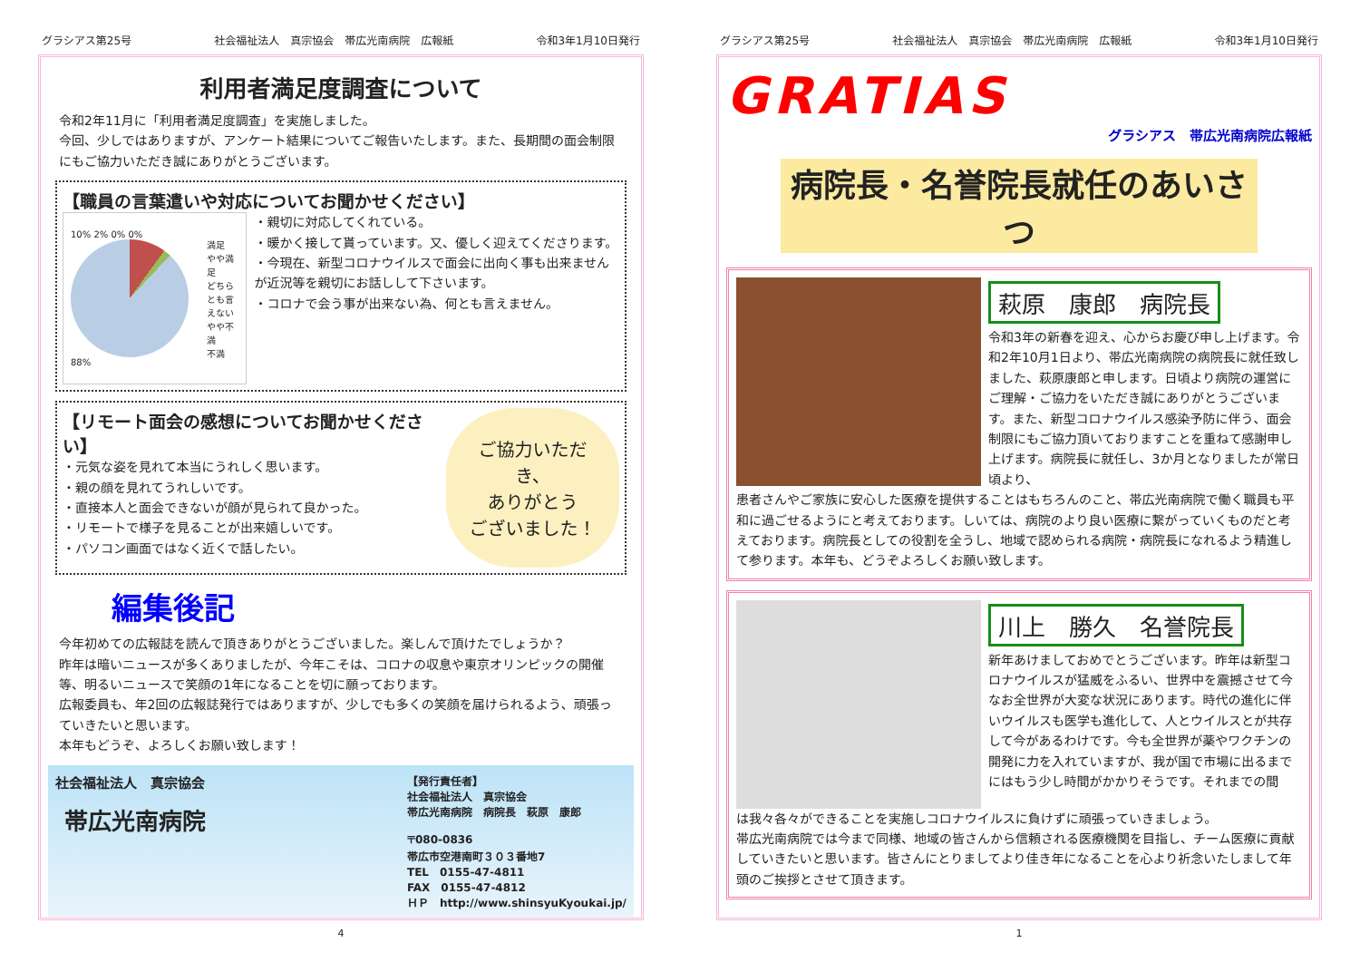グラシアス第25号 社会福祉法人　真宗協会　帯広光南病院　広報紙 令和3年1月10日発行
利用者満足度調査について
令和2年11月に「利用者満足度調査」を実施しました。
今回、少しではありますが、アンケート結果についてご報告いたします。また、長期間の面会制限にもご協力いただき誠にありがとうございます。
【職員の言葉遣いや対応についてお聞かせください】
10% 2% 0% 0%
88%
満足
やや満足
どちらとも言えない
やや不満
不満
・親切に対応してくれている。
・暖かく接して貰っています。又、優しく迎えてくださります。
・今現在、新型コロナウイルスで面会に出向く事も出来ませんが近況等を親切にお話しして下さいます。
・コロナで会う事が出来ない為、何とも言えません。
【リモート面会の感想についてお聞かせください】
・元気な姿を見れて本当にうれしく思います。
・親の顔を見れてうれしいです。
・直接本人と面会できないが顔が見られて良かった。
・リモートで様子を見ることが出来嬉しいです。
・パソコン画面ではなく近くで話したい。
ご協力いただき、
ありがとう
ございました！
編集後記
今年初めての広報誌を読んで頂きありがとうございました。楽しんで頂けたでしょうか？
昨年は暗いニュースが多くありましたが、今年こそは、コロナの収息や東京オリンピックの開催等、明るいニュースで笑顔の1年になることを切に願っております。
広報委員も、年2回の広報誌発行ではありますが、少しでも多くの笑顔を届けられるよう、頑張っていきたいと思います。
本年もどうぞ、よろしくお願い致します！
社会福祉法人　真宗協会
帯広光南病院
【発行責任者】
社会福祉法人　真宗協会
帯広光南病院　病院長　萩原　康郎
〒080-0836
帯広市空港南町３０３番地7
TEL　0155-47-4811
FAX　0155-47-4812
ＨＰ　http://www.shinsyuKyoukai.jp/
4
グラシアス第25号 社会福祉法人　真宗協会　帯広光南病院　広報紙 令和3年1月10日発行
GRATIAS
グラシアス　帯広光南病院広報紙
病院長・名誉院長就任のあいさつ
萩原　康郎　病院長
令和3年の新春を迎え、心からお慶び申し上げます。令和2年10月1日より、帯広光南病院の病院長に就任致しました、萩原康郎と申します。日頃より病院の運営にご理解・ご協力をいただき誠にありがとうございます。また、新型コロナウイルス感染予防に伴う、面会制限にもご協力頂いておりますことを重ねて感謝申し上げます。病院長に就任し、3か月となりましたが常日頃より、
患者さんやご家族に安心した医療を提供することはもちろんのこと、帯広光南病院で働く職員も平和に過ごせるようにと考えております。しいては、病院のより良い医療に繋がっていくものだと考えております。病院長としての役割を全うし、地域で認められる病院・病院長になれるよう精進して参ります。本年も、どうぞよろしくお願い致します。
川上　勝久　名誉院長
新年あけましておめでとうございます。昨年は新型コロナウイルスが猛威をふるい、世界中を震撼させて今なお全世界が大変な状況にあります。時代の進化に伴いウイルスも医学も進化して、人とウイルスとが共存して今があるわけです。今も全世界が薬やワクチンの開発に力を入れていますが、我が国で市場に出るまでにはもう少し時間がかかりそうです。それまでの間
は我々各々ができることを実施しコロナウイルスに負けずに頑張っていきましょう。
帯広光南病院では今まで同様、地域の皆さんから信頼される医療機関を目指し、チーム医療に貢献していきたいと思います。皆さんにとりましてより佳き年になることを心より祈念いたしまして年頭のご挨拶とさせて頂きます。
1